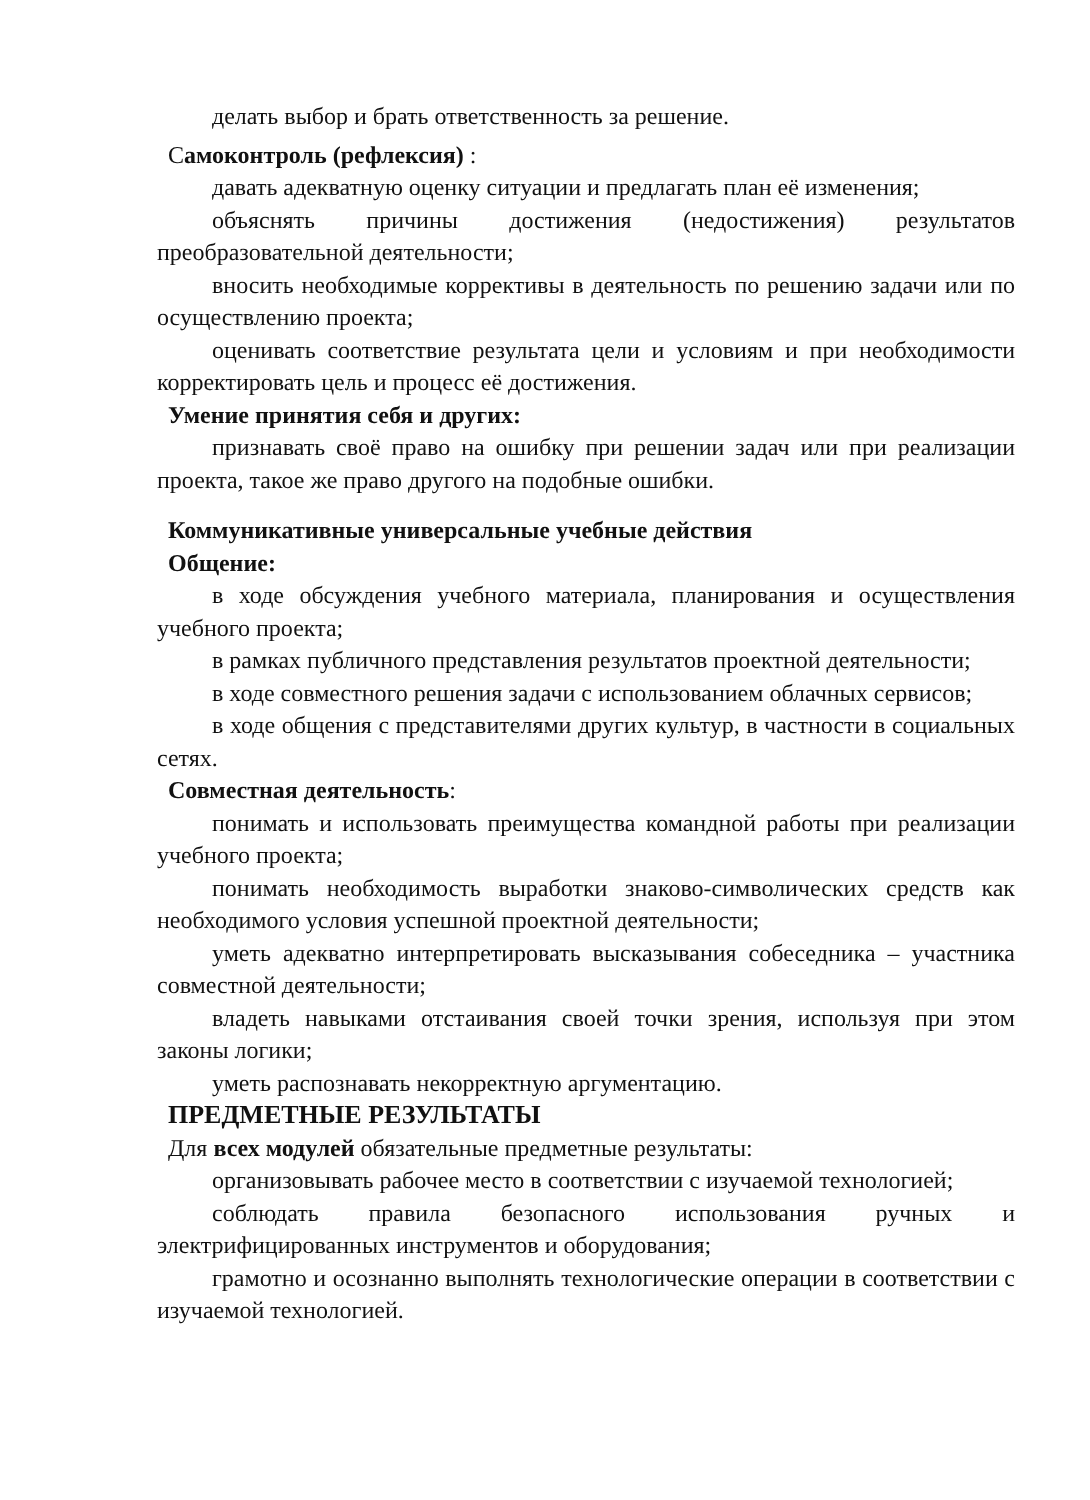делать выбор и брать ответственность за решение.
Самоконтроль (рефлексия) :
давать адекватную оценку ситуации и предлагать план её изменения;
объяснять причины достижения (недостижения) результатов преобразовательной деятельности;
вносить необходимые коррективы в деятельность по решению задачи или по осуществлению проекта;
оценивать соответствие результата цели и условиям и при необходимости корректировать цель и процесс её достижения.
Умение принятия себя и других:
признавать своё право на ошибку при решении задач или при реализации проекта, такое же право другого на подобные ошибки.
Коммуникативные универсальные учебные действия
Общение:
в ходе обсуждения учебного материала, планирования и осуществления учебного проекта;
в рамках публичного представления результатов проектной деятельности;
в ходе совместного решения задачи с использованием облачных сервисов;
в ходе общения с представителями других культур, в частности в социальных сетях.
Совместная деятельность:
понимать и использовать преимущества командной работы при реализации учебного проекта;
понимать необходимость выработки знаково-символических средств как необходимого условия успешной проектной деятельности;
уметь адекватно интерпретировать высказывания собеседника – участника совместной деятельности;
владеть навыками отстаивания своей точки зрения, используя при этом законы логики;
уметь распознавать некорректную аргументацию.
ПРЕДМЕТНЫЕ РЕЗУЛЬТАТЫ
Для всех модулей обязательные предметные результаты:
организовывать рабочее место в соответствии с изучаемой технологией;
соблюдать правила безопасного использования ручных и электрифицированных инструментов и оборудования;
грамотно и осознанно выполнять технологические операции в соответствии с изучаемой технологией.